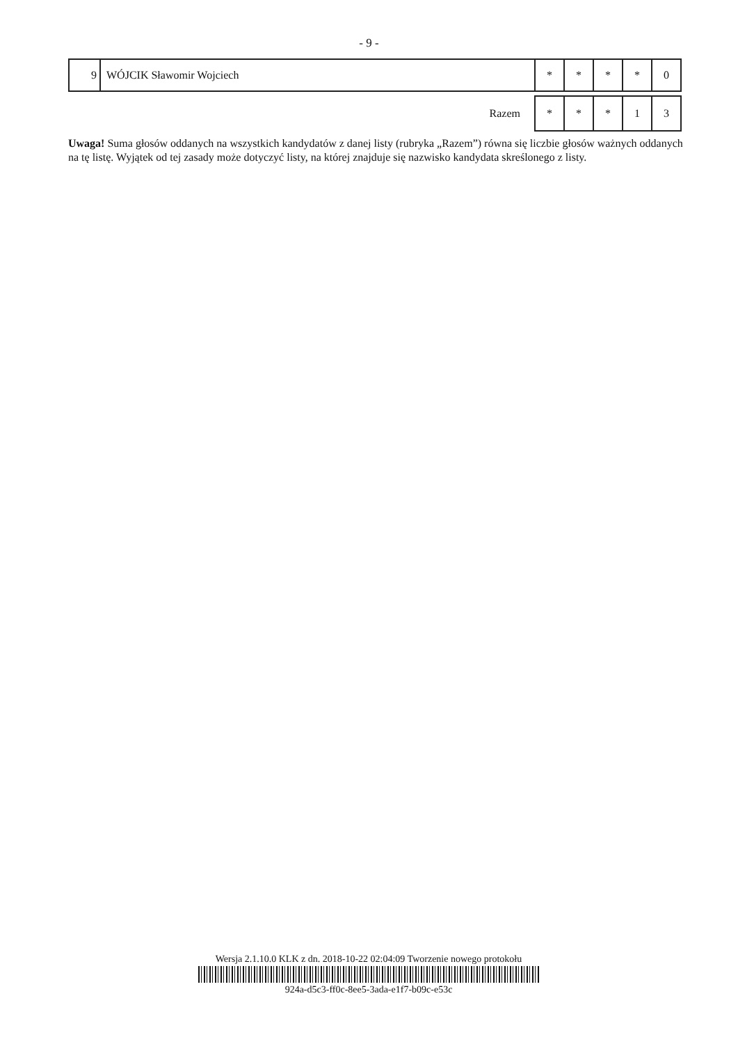- 9 -
| 9 | WÓJCIK Sławomir Wojciech | * | * | * | * | 0 |
| Razem | * | * | * | 1 | 3 |
Uwaga! Suma głosów oddanych na wszystkich kandydatów z danej listy (rubryka „Razem”) równa się liczbie głosów ważnych oddanych na tę listę. Wyjątek od tej zasady może dotyczyć listy, na której znajduje się nazwisko kandydata skreślonego z listy.
Wersja 2.1.10.0 KLK z dn. 2018-10-22 02:04:09 Tworzenie nowego protokołu
924a-d5c3-ff0c-8ee5-3ada-e1f7-b09c-e53c